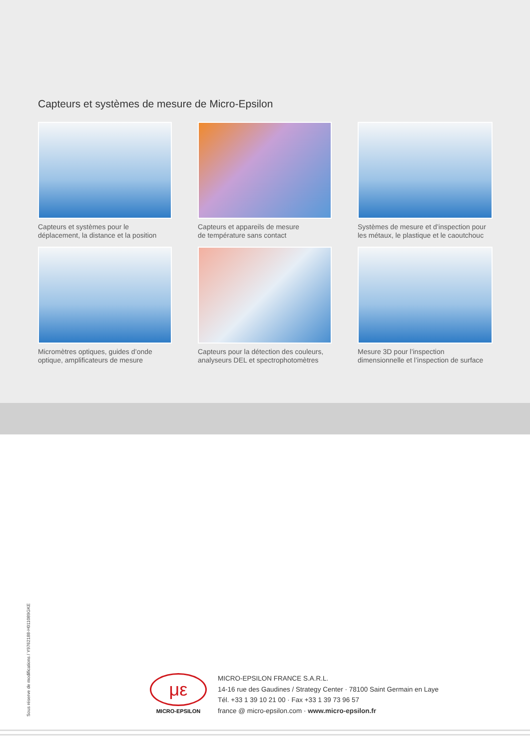Capteurs et systèmes de mesure de Micro-Epsilon
Capteurs et systèmes pour le
déplacement, la distance et la position
Capteurs et appareils de mesure
de température sans contact
Systèmes de mesure et d’inspection pour
les métaux, le plastique et le caoutchouc
Micromètres optiques, guides d’onde
optique, amplificateurs de mesure
Capteurs pour la détection des couleurs,
analyseurs DEL et spectrophotomètres
Mesure 3D pour l’inspection
dimensionnelle et l’inspection de surface
Sous réserve de modifications / Y9762188-H011089GKE
με
MICRO-EPSILON
MICRO-EPSILON FRANCE S.A.R.L.
14-16 rue des Gaudines / Strategy Center · 78100 Saint Germain en Laye
Tél. +33 1 39 10 21 00 · Fax +33 1 39 73 96 57
france @ micro-epsilon.com · www.micro-epsilon.fr